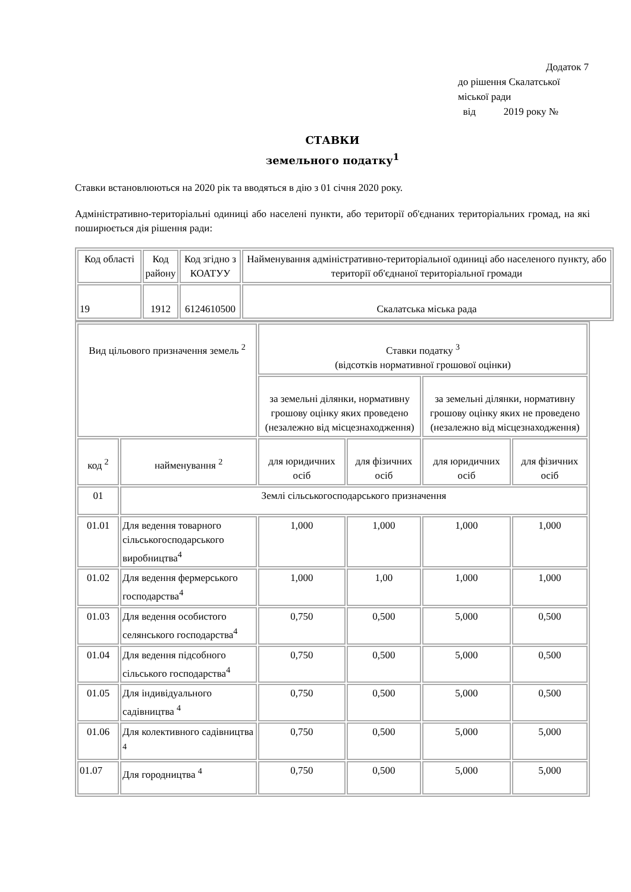Додаток 7
до рішення Скалатської
міської ради
від 2019 року №
СТАВКИ
земельного податку<sup>1</sup>
Ставки встановлюються на 2020 рік та вводяться в дію з 01 січня 2020 року.
Адміністративно-територіальні одиниці або населені пункти, або території об'єднаних територіальних громад, на які поширюється дія рішення ради:
| Код області | Код району | Код згідно з КОАТУУ | Найменування адміністративно-територіальної одиниці або населеного пункту, або території об'єднаної територіальної громади |
| 19 | 1912 | 6124610500 | Скалатська міська рада |
| Вид цільового призначення земель <sup>2</sup> | | Ставки податку <sup>3</sup> (відсотків нормативної грошової оцінки) | | | |
| | | за земельні ділянки, нормативну грошову оцінку яких проведено (незалежно від місцезнаходження) | | за земельні ділянки, нормативну грошову оцінку яких не проведено (незалежно від місцезнаходження) | |
| код <sup>2</sup> | найменування <sup>2</sup> | для юридичних осіб | для фізичних осіб | для юридичних осіб | для фізичних осіб |
| 01 | Землі сільськогосподарського призначення | | | | |
| 01.01 | Для ведення товарного сільськогосподарського виробництва<sup>4</sup> | 1,000 | 1,000 | 1,000 | 1,000 |
| 01.02 | Для ведення фермерського господарства<sup>4</sup> | 1,000 | 1,00 | 1,000 | 1,000 |
| 01.03 | Для ведення особистого селянського господарства<sup>4</sup> | 0,750 | 0,500 | 5,000 | 0,500 |
| 01.04 | Для ведення підсобного сільського господарства<sup>4</sup> | 0,750 | 0,500 | 5,000 | 0,500 |
| 01.05 | Для індивідуального садівництва <sup>4</sup> | 0,750 | 0,500 | 5,000 | 0,500 |
| 01.06 | Для колективного садівництва <sup>4</sup> | 0,750 | 0,500 | 5,000 | 5,000 |
| 01.07 | Для городництва <sup>4</sup> | 0,750 | 0,500 | 5,000 | 5,000 |